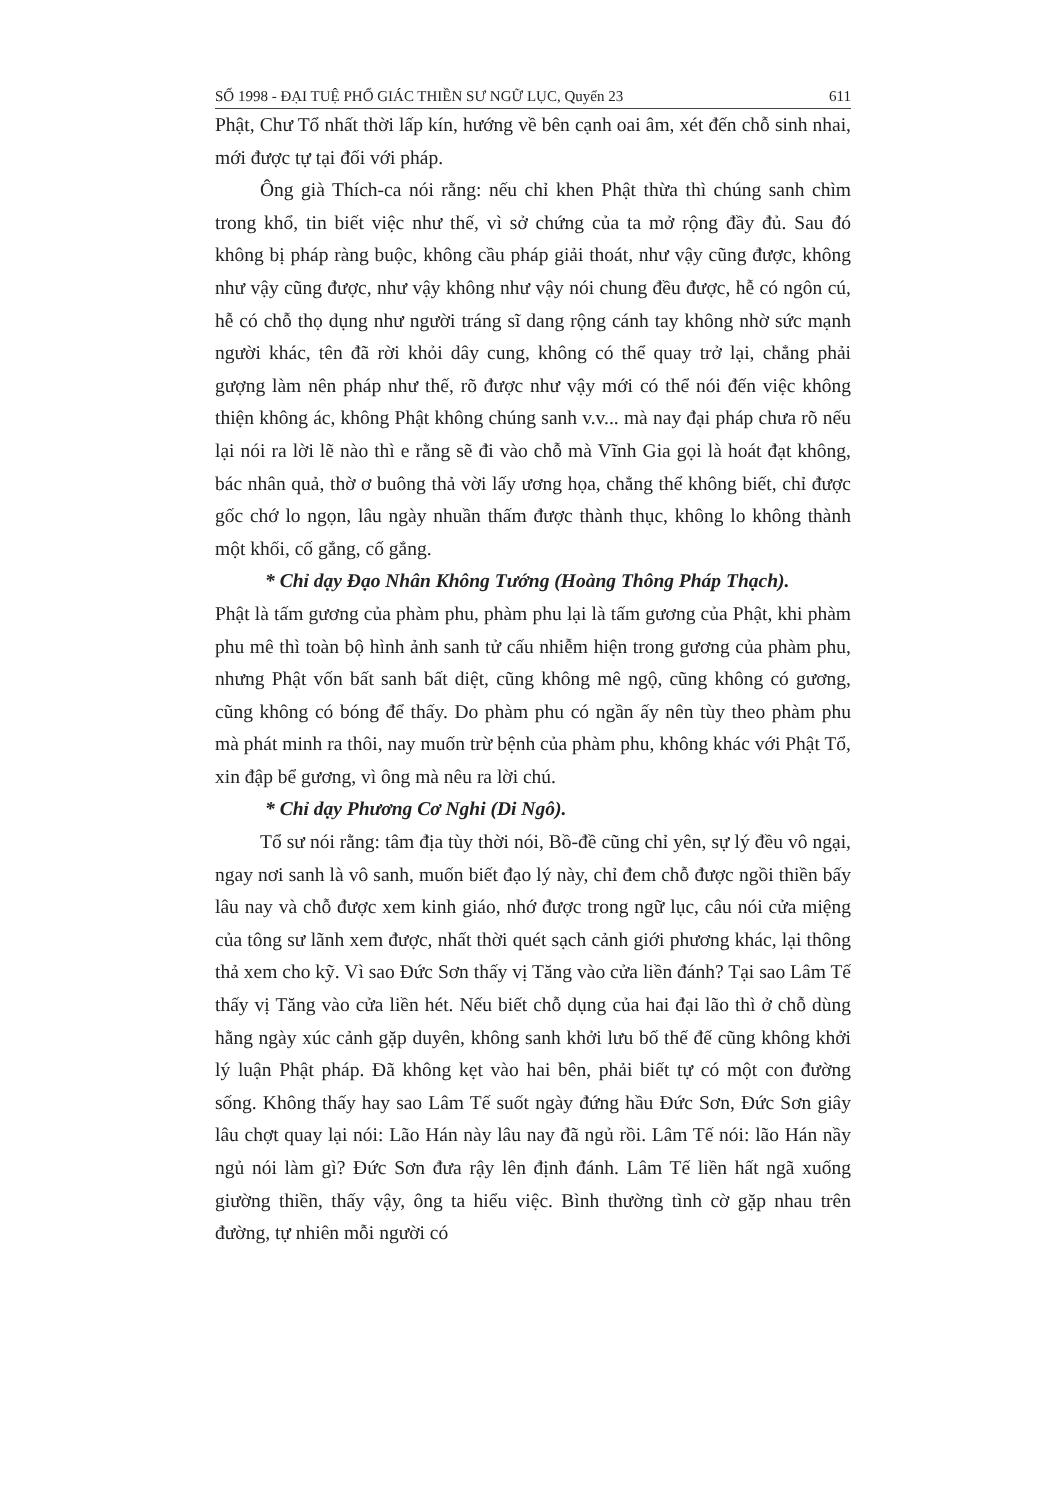SỐ 1998 - ĐẠI TUỆ PHỔ GIÁC THIỀN SƯ NGỮ LỤC, Quyển 23 611
Phật, Chư Tổ nhất thời lấp kín, hướng về bên cạnh oai âm, xét đến chỗ sinh nhai, mới được tự tại đối với pháp.
Ông già Thích-ca nói rằng: nếu chỉ khen Phật thừa thì chúng sanh chìm trong khổ, tin biết việc như thế, vì sở chứng của ta mở rộng đầy đủ. Sau đó không bị pháp ràng buộc, không cầu pháp giải thoát, như vậy cũng được, không như vậy cũng được, như vậy không như vậy nói chung đều được, hễ có ngôn cú, hễ có chỗ thọ dụng như người tráng sĩ dang rộng cánh tay không nhờ sức mạnh người khác, tên đã rời khỏi dây cung, không có thể quay trở lại, chẳng phải gượng làm nên pháp như thế, rõ được như vậy mới có thể nói đến việc không thiện không ác, không Phật không chúng sanh v.v... mà nay đại pháp chưa rõ nếu lại nói ra lời lẽ nào thì e rằng sẽ đi vào chỗ mà Vĩnh Gia gọi là hoát đạt không, bác nhân quả, thờ ơ buông thả vời lấy ương họa, chẳng thể không biết, chỉ được gốc chớ lo ngọn, lâu ngày nhuần thấm được thành thục, không lo không thành một khối, cố gắng, cố gắng.
* Chỉ dạy Đạo Nhân Không Tướng (Hoàng Thông Pháp Thạch).
Phật là tấm gương của phàm phu, phàm phu lại là tấm gương của Phật, khi phàm phu mê thì toàn bộ hình ảnh sanh tử cấu nhiễm hiện trong gương của phàm phu, nhưng Phật vốn bất sanh bất diệt, cũng không mê ngộ, cũng không có gương, cũng không có bóng để thấy. Do phàm phu có ngần ấy nên tùy theo phàm phu mà phát minh ra thôi, nay muốn trừ bệnh của phàm phu, không khác với Phật Tổ, xin đập bể gương, vì ông mà nêu ra lời chú.
* Chỉ dạy Phương Cơ Nghi (Di Ngô).
Tổ sư nói rằng: tâm địa tùy thời nói, Bồ-đề cũng chỉ yên, sự lý đều vô ngại, ngay nơi sanh là vô sanh, muốn biết đạo lý này, chỉ đem chỗ được ngồi thiền bấy lâu nay và chỗ được xem kinh giáo, nhớ được trong ngữ lục, câu nói cửa miệng của tông sư lãnh xem được, nhất thời quét sạch cảnh giới phương khác, lại thông thả xem cho kỹ. Vì sao Đức Sơn thấy vị Tăng vào cửa liền đánh? Tại sao Lâm Tế thấy vị Tăng vào cửa liền hét. Nếu biết chỗ dụng của hai đại lão thì ở chỗ dùng hằng ngày xúc cảnh gặp duyên, không sanh khởi lưu bố thế đế cũng không khởi lý luận Phật pháp. Đã không kẹt vào hai bên, phải biết tự có một con đường sống. Không thấy hay sao Lâm Tế suốt ngày đứng hầu Đức Sơn, Đức Sơn giây lâu chợt quay lại nói: Lão Hán này lâu nay đã ngủ rồi. Lâm Tế nói: lão Hán nầy ngủ nói làm gì? Đức Sơn đưa rậy lên định đánh. Lâm Tế liền hất ngã xuống giường thiền, thấy vậy, ông ta hiểu việc. Bình thường tình cờ gặp nhau trên đường, tự nhiên mỗi người có